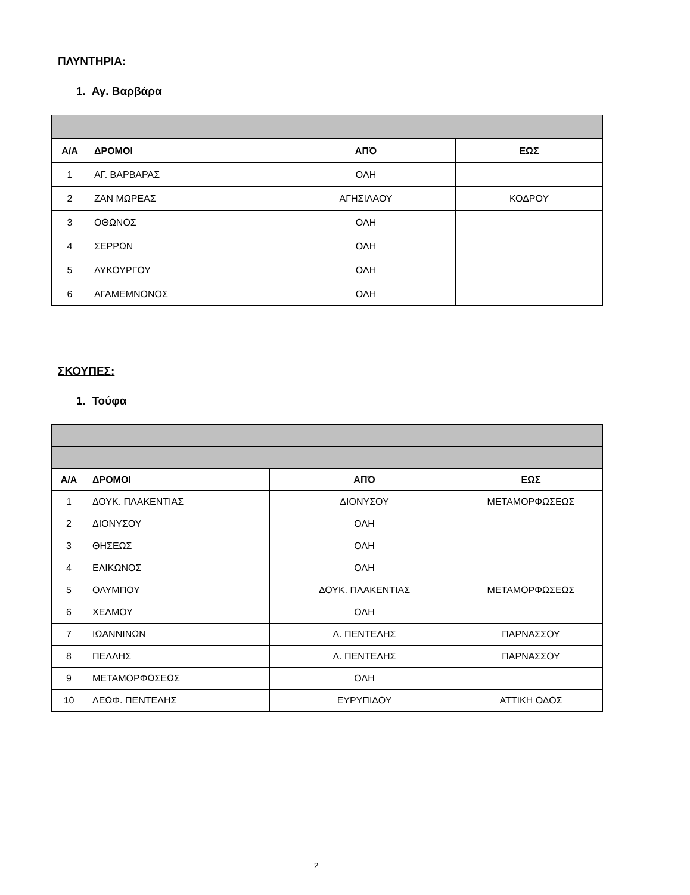ΠΛΥΝΤΗΡΙΑ:
1. Αγ. Βαρβάρα
| Α/Α | ΔΡΟΜΟΙ | ΑΠΌ | ΕΩΣ |
| --- | --- | --- | --- |
| 1 | ΑΓ. ΒΑΡΒΑΡΑΣ | ΟΛΗ | |
| 2 | ΖΑΝ ΜΩΡΕΑΣ | ΑΓΗΣΙΛΑΟΥ | ΚΟΔΡΟΥ |
| 3 | ΟΘΩΝΟΣ | ΟΛΗ | |
| 4 | ΣΕΡΡΩΝ | ΟΛΗ | |
| 5 | ΛΥΚΟΥΡΓΟΥ | ΟΛΗ | |
| 6 | ΑΓΑΜΕΜΝΟΝΟΣ | ΟΛΗ | |
ΣΚΟΥΠΕΣ:
1. Τούφα
| Α/Α | ΔΡΟΜΟΙ | ΑΠΌ | ΕΩΣ |
| --- | --- | --- | --- |
| 1 | ΔΟΥΚ. ΠΛΑΚΕΝΤΙΑΣ | ΔΙΟΝΥΣΟΥ | ΜΕΤΑΜΟΡΦΩΣΕΩΣ |
| 2 | ΔΙΟΝΥΣΟΥ | ΟΛΗ | |
| 3 | ΘΗΣΕΩΣ | ΟΛΗ | |
| 4 | ΕΛΙΚΩΝΟΣ | ΟΛΗ | |
| 5 | ΟΛΥΜΠΟΥ | ΔΟΥΚ. ΠΛΑΚΕΝΤΙΑΣ | ΜΕΤΑΜΟΡΦΩΣΕΩΣ |
| 6 | ΧΕΛΜΟΥ | ΟΛΗ | |
| 7 | ΙΩΑΝΝΙΝΩΝ | Λ. ΠΕΝΤΕΛΗΣ | ΠΑΡΝΑΣΣΟΥ |
| 8 | ΠΕΛΛΗΣ | Λ. ΠΕΝΤΕΛΗΣ | ΠΑΡΝΑΣΣΟΥ |
| 9 | ΜΕΤΑΜΟΡΦΩΣΕΩΣ | ΟΛΗ | |
| 10 | ΛΕΩΦ. ΠΕΝΤΕΛΗΣ | ΕΥΡΥΠΙΔΟΥ | ΑΤΤΙΚΗ ΟΔΟΣ |
2